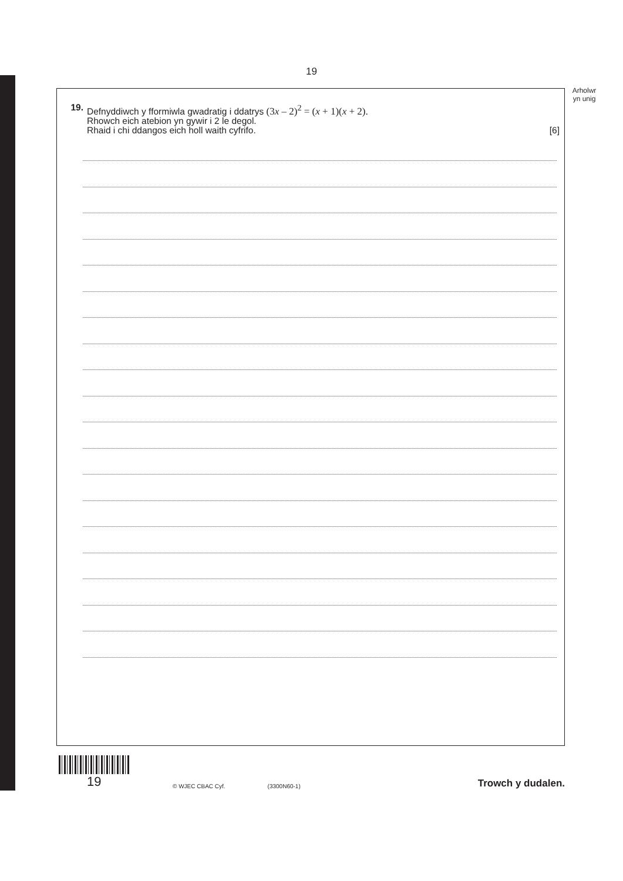19
Arholwr
yn unig
19. Defnyddiwch y fformiwla gwadratig i ddatrys (3x – 2)<sup>2</sup> = (x + 1)(x + 2).
Rhowch eich atebion yn gywir i 2 le degol.
Rhaid i chi ddangos eich holl waith cyfrifo. [6]
19
© WJEC CBAC Cyf.
(3300N60-1)
Trowch y dudalen.